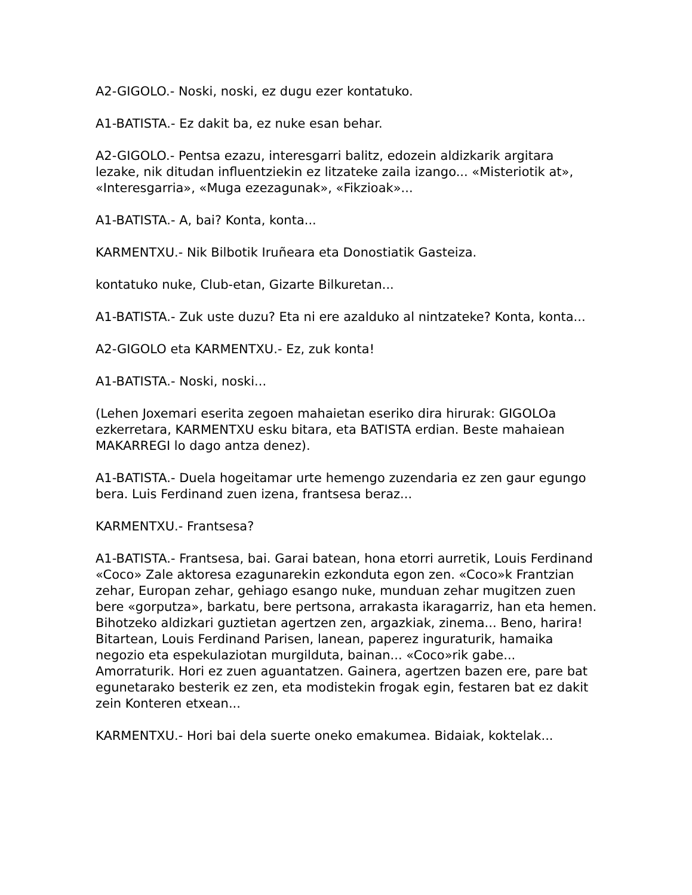A2-GIGOLO.- Noski, noski, ez dugu ezer kontatuko.
A1-BATISTA.- Ez dakit ba, ez nuke esan behar.
A2-GIGOLO.- Pentsa ezazu, interesgarri balitz, edozein aldizkarik argitara lezake, nik ditudan influentziekin ez litzateke zaila izango... «Misteriotik at», «Interesgarria», «Muga ezezagunak», «Fikzioak»...
A1-BATISTA.- A, bai? Konta, konta...
KARMENTXU.- Nik Bilbotik Iruñeara eta Donostiatik Gasteiza.
kontatuko nuke, Club-etan, Gizarte Bilkuretan...
A1-BATISTA.- Zuk uste duzu? Eta ni ere azalduko al nintzateke? Konta, konta...
A2-GIGOLO eta KARMENTXU.- Ez, zuk konta!
A1-BATISTA.- Noski, noski...
(Lehen Joxemari eserita zegoen mahaietan eseriko dira hirurak: GIGOLOa ezkerretara, KARMENTXU esku bitara, eta BATISTA erdian. Beste mahaiean MAKARREGI lo dago antza denez).
A1-BATISTA.- Duela hogeitamar urte hemengo zuzendaria ez zen gaur egungo bera. Luis Ferdinand zuen izena, frantsesa beraz...
KARMENTXU.- Frantsesa?
A1-BATISTA.- Frantsesa, bai. Garai batean, hona etorri aurretik, Louis Ferdinand «Coco» Zale aktoresa ezagunarekin ezkonduta egon zen. «Coco»k Frantzian zehar, Europan zehar, gehiago esango nuke, munduan zehar mugitzen zuen bere «gorputza», barkatu, bere pertsona, arrakasta ikaragarriz, han eta hemen. Bihotzeko aldizkari guztietan agertzen zen, argazkiak, zinema... Beno, harira! Bitartean, Louis Ferdinand Parisen, lanean, paperez inguraturik, hamaika negozio eta espekulaziotan murgilduta, bainan... «Coco»rik gabe... Amorraturik. Hori ez zuen aguantatzen. Gainera, agertzen bazen ere, pare bat egunetarako besterik ez zen, eta modistekin frogak egin, festaren bat ez dakit zein Konteren etxean...
KARMENTXU.- Hori bai dela suerte oneko emakumea. Bidaiak, koktelak...